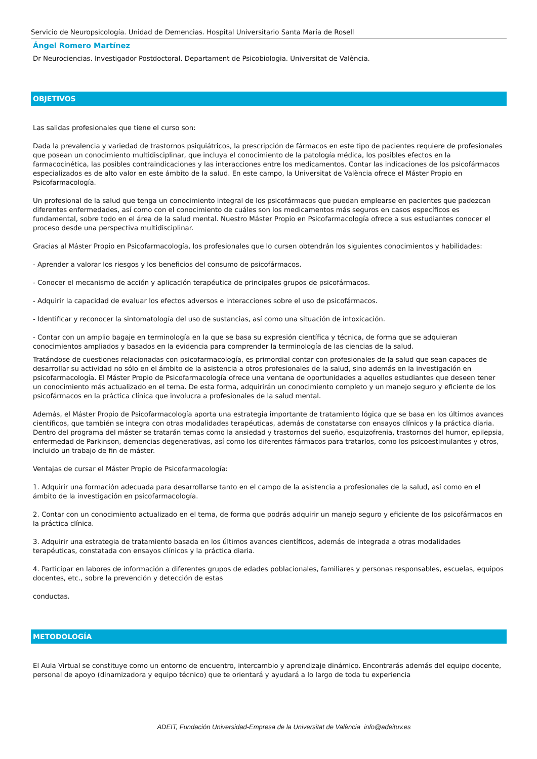Servicio de Neuropsicología. Unidad de Demencias. Hospital Universitario Santa María de Rosell
Ángel Romero Martínez
Dr Neurociencias. Investigador Postdoctoral. Departament de Psicobiologia. Universitat de València.
OBJETIVOS
Las salidas profesionales que tiene el curso son:
Dada la prevalencia y variedad de trastornos psiquiátricos, la prescripción de fármacos en este tipo de pacientes requiere de profesionales que posean un conocimiento multidisciplinar, que incluya el conocimiento de la patología médica, los posibles efectos en la farmacocinética, las posibles contraindicaciones y las interacciones entre los medicamentos. Contar las indicaciones de los psicofármacos especializados es de alto valor en este ámbito de la salud. En este campo, la Universitat de València ofrece el Máster Propio en Psicofarmacología.
Un profesional de la salud que tenga un conocimiento integral de los psicofármacos que puedan emplearse en pacientes que padezcan diferentes enfermedades, así como con el conocimiento de cuáles son los medicamentos más seguros en casos específicos es fundamental, sobre todo en el área de la salud mental. Nuestro Máster Propio en Psicofarmacología ofrece a sus estudiantes conocer el proceso desde una perspectiva multidisciplinar.
Gracias al Máster Propio en Psicofarmacología, los profesionales que lo cursen obtendrán los siguientes conocimientos y habilidades:
- Aprender a valorar los riesgos y los beneficios del consumo de psicofármacos.
- Conocer el mecanismo de acción y aplicación terapéutica de principales grupos de psicofármacos.
- Adquirir la capacidad de evaluar los efectos adversos e interacciones sobre el uso de psicofármacos.
- Identificar y reconocer la sintomatología del uso de sustancias, así como una situación de intoxicación.
- Contar con un amplio bagaje en terminología en la que se basa su expresión científica y técnica, de forma que se adquieran conocimientos ampliados y basados en la evidencia para comprender la terminología de las ciencias de la salud.
Tratándose de cuestiones relacionadas con psicofarmacología, es primordial contar con profesionales de la salud que sean capaces de desarrollar su actividad no sólo en el ámbito de la asistencia a otros profesionales de la salud, sino además en la investigación en psicofarmacología. El Máster Propio de Psicofarmacología ofrece una ventana de oportunidades a aquellos estudiantes que deseen tener un conocimiento más actualizado en el tema. De esta forma, adquirirán un conocimiento completo y un manejo seguro y eficiente de los psicofármacos en la práctica clínica que involucra a profesionales de la salud mental.
Además, el Máster Propio de Psicofarmacología aporta una estrategia importante de tratamiento lógica que se basa en los últimos avances científicos, que también se integra con otras modalidades terapéuticas, además de constatarse con ensayos clínicos y la práctica diaria. Dentro del programa del máster se tratarán temas como la ansiedad y trastornos del sueño, esquizofrenia, trastornos del humor, epilepsia, enfermedad de Parkinson, demencias degenerativas, así como los diferentes fármacos para tratarlos, como los psicoestimulantes y otros, incluido un trabajo de fin de máster.
Ventajas de cursar el Máster Propio de Psicofarmacología:
1. Adquirir una formación adecuada para desarrollarse tanto en el campo de la asistencia a profesionales de la salud, así como en el ámbito de la investigación en psicofarmacología.
2. Contar con un conocimiento actualizado en el tema, de forma que podrás adquirir un manejo seguro y eficiente de los psicofármacos en la práctica clínica.
3. Adquirir una estrategia de tratamiento basada en los últimos avances científicos, además de integrada a otras modalidades terapéuticas, constatada con ensayos clínicos y la práctica diaria.
4. Participar en labores de información a diferentes grupos de edades poblacionales, familiares y personas responsables, escuelas, equipos docentes, etc., sobre la prevención y detección de estas
conductas.
METODOLOGÍA
El Aula Virtual se constituye como un entorno de encuentro, intercambio y aprendizaje dinámico. Encontrarás además del equipo docente, personal de apoyo (dinamizadora y equipo técnico) que te orientará y ayudará a lo largo de toda tu experiencia
ADEIT, Fundación Universidad-Empresa de la Universitat de València info@adeituv.es